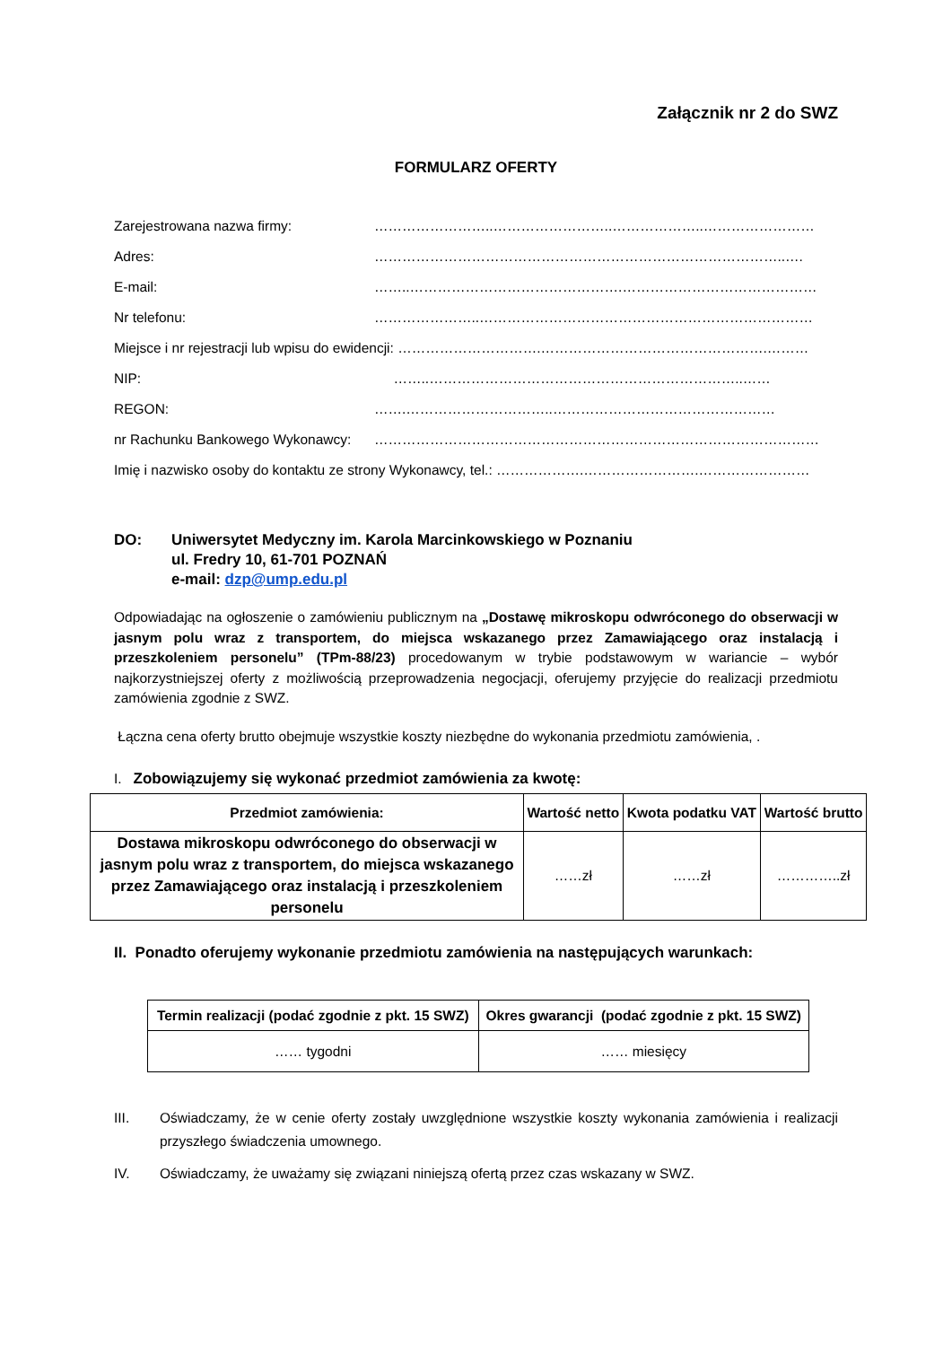Załącznik nr 2 do SWZ
FORMULARZ OFERTY
Zarejestrowana nazwa firmy: ……………………..……………………..………………..……………………
Adres: ……………………………………………………………………………..….
E-mail: ……..……………………………………….……………………………………
Nr telefonu: …………………..………………………………………………………………
Miejsce i nr rejestracji lub wpisu do ewidencji: ………………………….………………………………………….………
NIP: ……..…………………………………………………………..……
REGON: …….…………………………..…………………………………………
nr Rachunku Bankowego Wykonawcy: ……………………………………………………………………………………
Imię i nazwisko osoby do kontaktu ze strony Wykonawcy, tel.: ……………….…………………….……………………
DO: Uniwersytet Medyczny im. Karola Marcinkowskiego w Poznaniu
ul. Fredry 10, 61-701 POZNAŃ
e-mail: dzp@ump.edu.pl
Odpowiadając na ogłoszenie o zamówieniu publicznym na „Dostawę mikroskopu odwróconego do obserwacji w jasnym polu wraz z transportem, do miejsca wskazanego przez Zamawiającego oraz instalacją i przeszkoleniem personelu” (TPm-88/23) procedowanym w trybie podstawowym w wariancie – wybór najkorzystniejszej oferty z możliwością przeprowadzenia negocjacji, oferujemy przyjęcie do realizacji przedmiotu zamówienia zgodnie z SWZ.
Łączna cena oferty brutto obejmuje wszystkie koszty niezbędne do wykonania przedmiotu zamówienia, .
I. Zobowiązujemy się wykonać przedmiot zamówienia za kwotę:
| Przedmiot zamówienia: | Wartość netto | Kwota podatku VAT | Wartość brutto |
| --- | --- | --- | --- |
| Dostawa mikroskopu odwróconego do obserwacji w jasnym polu wraz z transportem, do miejsca wskazanego przez Zamawiającego oraz instalacją i przeszkoleniem personelu | ……zł | ……zł | …………..zł |
II. Ponadto oferujemy wykonanie przedmiotu zamówienia na następujących warunkach:
| Termin realizacji (podać zgodnie z pkt. 15 SWZ) | Okres gwarancji (podać zgodnie z pkt. 15 SWZ) |
| --- | --- |
| …… tygodni | …… miesięcy |
III. Oświadczamy, że w cenie oferty zostały uwzględnione wszystkie koszty wykonania zamówienia i realizacji przyszłego świadczenia umownego.
IV. Oświadczamy, że uważamy się związani niniejszą ofertą przez czas wskazany w SWZ.